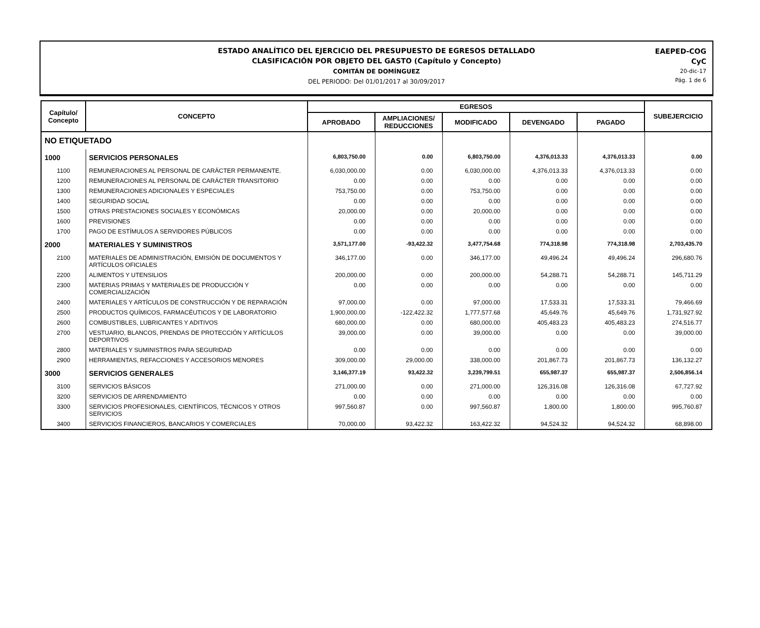ESTADO ANALÍTICO DEL EJERCICIO DEL PRESUPUESTO DE EGRESOS DETALLADO
CLASIFICACIÓN POR OBJETO DEL GASTO (Capítulo y Concepto)
COMITÁN DE DOMÍNGUEZ
DEL PERIODO: Del 01/01/2017 al 30/09/2017
EAEPED-COG
CyC
20-dic-17
Pág. 1 de 6
| Capítulo/ Concepto | CONCEPTO | EGRESOS | | | | | SUBEJERCICIO |
| --- | --- | --- | --- | --- | --- | --- | --- |
| | | APROBADO | AMPLIACIONES/ REDUCCIONES | MODIFICADO | DEVENGADO | PAGADO | |
| NO ETIQUETADO | | | | | | | |
| 1000 | SERVICIOS PERSONALES | 6,803,750.00 | 0.00 | 6,803,750.00 | 4,376,013.33 | 4,376,013.33 | 0.00 |
| 1100 | REMUNERACIONES AL PERSONAL DE CARÁCTER PERMANENTE. | 6,030,000.00 | 0.00 | 6,030,000.00 | 4,376,013.33 | 4,376,013.33 | 0.00 |
| 1200 | REMUNERACIONES AL PERSONAL DE CARÁCTER TRANSITORIO | 0.00 | 0.00 | 0.00 | 0.00 | 0.00 | 0.00 |
| 1300 | REMUNERACIONES ADICIONALES Y ESPECIALES | 753,750.00 | 0.00 | 753,750.00 | 0.00 | 0.00 | 0.00 |
| 1400 | SEGURIDAD SOCIAL | 0.00 | 0.00 | 0.00 | 0.00 | 0.00 | 0.00 |
| 1500 | OTRAS PRESTACIONES SOCIALES Y ECONÓMICAS | 20,000.00 | 0.00 | 20,000.00 | 0.00 | 0.00 | 0.00 |
| 1600 | PREVISIONES | 0.00 | 0.00 | 0.00 | 0.00 | 0.00 | 0.00 |
| 1700 | PAGO DE ESTÍMULOS A SERVIDORES PÚBLICOS | 0.00 | 0.00 | 0.00 | 0.00 | 0.00 | 0.00 |
| 2000 | MATERIALES Y SUMINISTROS | 3,571,177.00 | -93,422.32 | 3,477,754.68 | 774,318.98 | 774,318.98 | 2,703,435.70 |
| 2100 | MATERIALES DE ADMINISTRACIÓN, EMISIÓN DE DOCUMENTOS Y ARTÍCULOS OFICIALES | 346,177.00 | 0.00 | 346,177.00 | 49,496.24 | 49,496.24 | 296,680.76 |
| 2200 | ALIMENTOS Y UTENSILIOS | 200,000.00 | 0.00 | 200,000.00 | 54,288.71 | 54,288.71 | 145,711.29 |
| 2300 | MATERIAS PRIMAS Y MATERIALES DE PRODUCCIÓN Y COMERCIALIZACIÓN | 0.00 | 0.00 | 0.00 | 0.00 | 0.00 | 0.00 |
| 2400 | MATERIALES Y ARTÍCULOS DE CONSTRUCCIÓN Y DE REPARACIÓN | 97,000.00 | 0.00 | 97,000.00 | 17,533.31 | 17,533.31 | 79,466.69 |
| 2500 | PRODUCTOS QUÍMICOS, FARMACÉUTICOS Y DE LABORATORIO | 1,900,000.00 | -122,422.32 | 1,777,577.68 | 45,649.76 | 45,649.76 | 1,731,927.92 |
| 2600 | COMBUSTIBLES, LUBRICANTES Y ADITIVOS | 680,000.00 | 0.00 | 680,000.00 | 405,483.23 | 405,483.23 | 274,516.77 |
| 2700 | VESTUARIO, BLANCOS, PRENDAS DE PROTECCIÓN Y ARTÍCULOS DEPORTIVOS | 39,000.00 | 0.00 | 39,000.00 | 0.00 | 0.00 | 39,000.00 |
| 2800 | MATERIALES Y SUMINISTROS PARA SEGURIDAD | 0.00 | 0.00 | 0.00 | 0.00 | 0.00 | 0.00 |
| 2900 | HERRAMIENTAS, REFACCIONES Y ACCESORIOS MENORES | 309,000.00 | 29,000.00 | 338,000.00 | 201,867.73 | 201,867.73 | 136,132.27 |
| 3000 | SERVICIOS GENERALES | 3,146,377.19 | 93,422.32 | 3,239,799.51 | 655,987.37 | 655,987.37 | 2,506,856.14 |
| 3100 | SERVICIOS BÁSICOS | 271,000.00 | 0.00 | 271,000.00 | 126,316.08 | 126,316.08 | 67,727.92 |
| 3200 | SERVICIOS DE ARRENDAMIENTO | 0.00 | 0.00 | 0.00 | 0.00 | 0.00 | 0.00 |
| 3300 | SERVICIOS PROFESIONALES, CIENTÍFICOS, TÉCNICOS Y OTROS SERVICIOS | 997,560.87 | 0.00 | 997,560.87 | 1,800.00 | 1,800.00 | 995,760.87 |
| 3400 | SERVICIOS FINANCIEROS, BANCARIOS Y COMERCIALES | 70,000.00 | 93,422.32 | 163,422.32 | 94,524.32 | 94,524.32 | 68,898.00 |